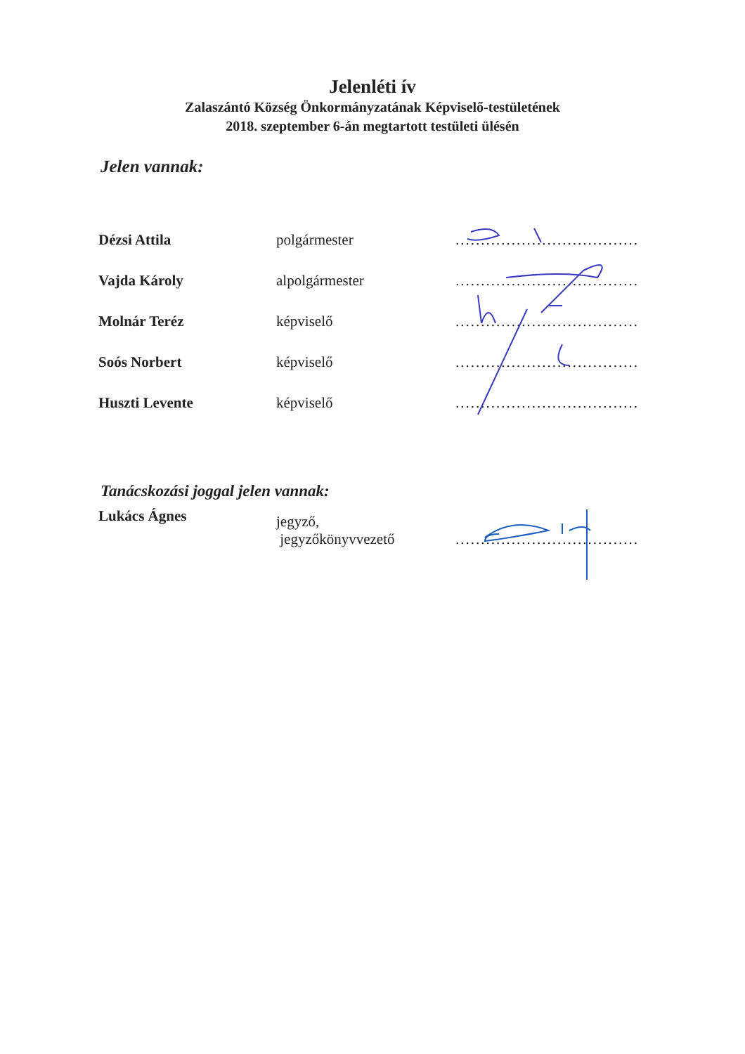Jelenléti ív
Zalaszántó Község Önkormányzatának Képviselő-testületének
2018. szeptember 6-án megtartott testületi ülésén
Jelen vannak:
| Dézsi Attila | polgármester | .................................... |
| Vajda Károly | alpolgármester | .................................... |
| Molnár Teréz | képviselő | .................................... |
| Soós Norbert | képviselő | .................................... |
| Huszti Levente | képviselő | .................................... |
Tanácskozási joggal jelen vannak:
| Lukács Ágnes | jegyző, jegyzőkönyvvezető | .................................... |